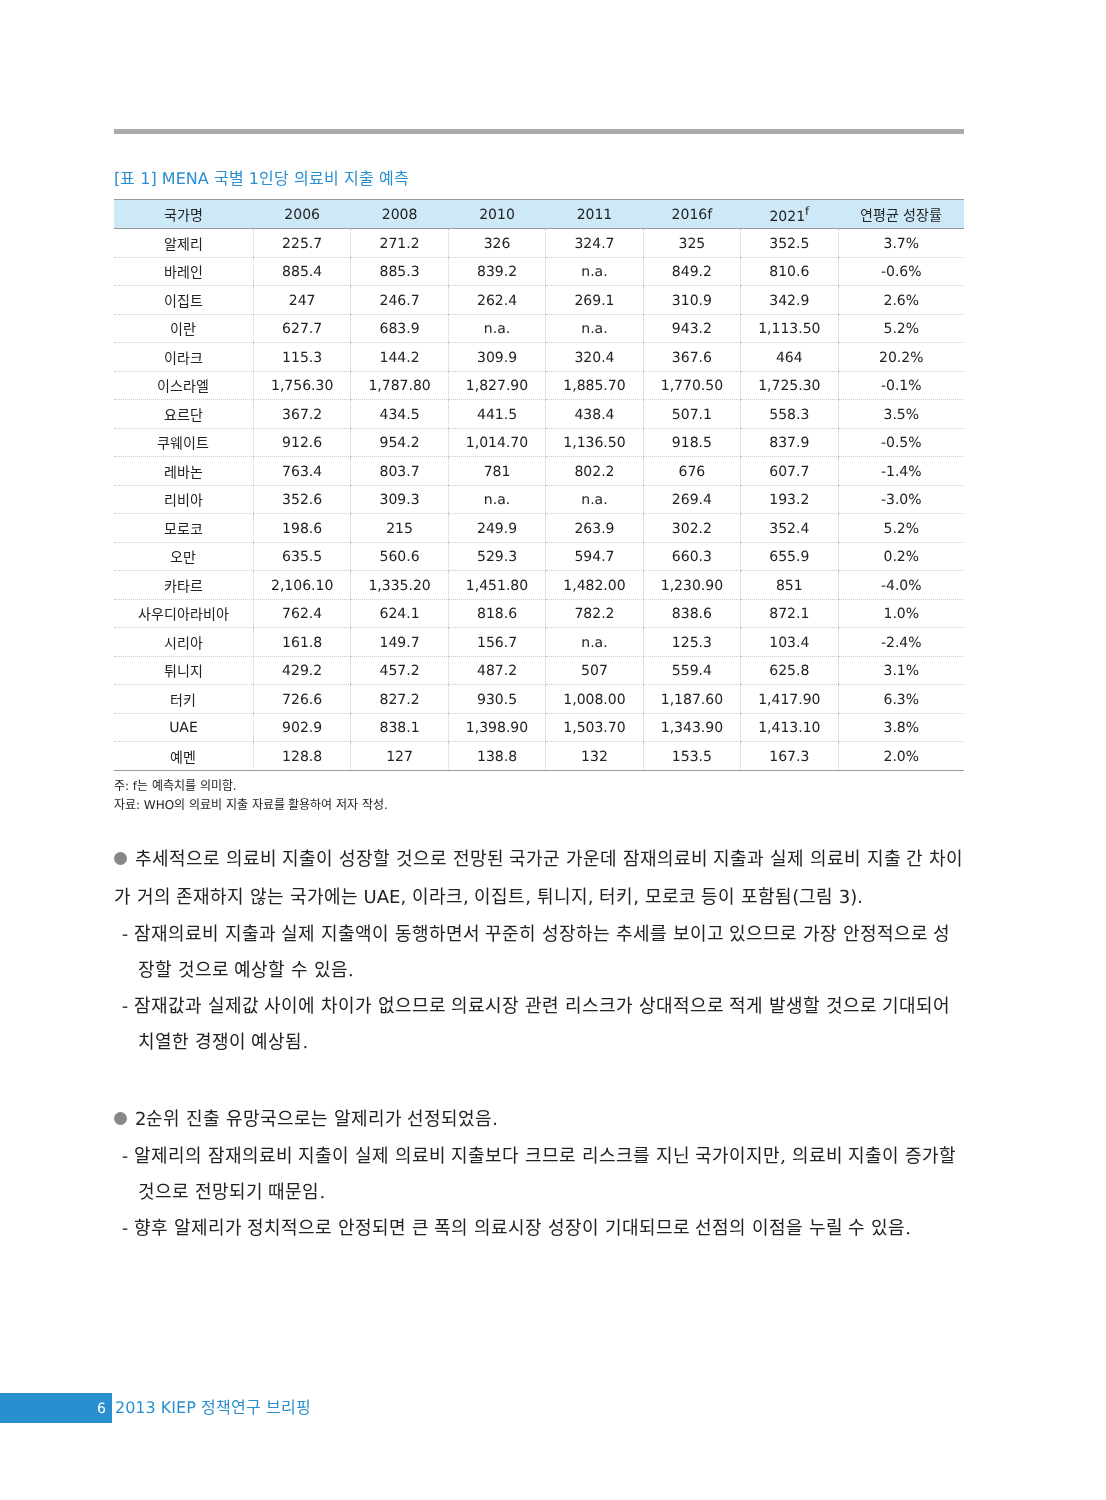[표 1] MENA 국별 1인당 의료비 지출 예측
| 국가명 | 2006 | 2008 | 2010 | 2011 | 2016f | 2021<sup>f</sup> | 연평균 성장률 |
| --- | --- | --- | --- | --- | --- | --- | --- |
| 알제리 | 225.7 | 271.2 | 326 | 324.7 | 325 | 352.5 | 3.7% |
| 바레인 | 885.4 | 885.3 | 839.2 | n.a. | 849.2 | 810.6 | -0.6% |
| 이집트 | 247 | 246.7 | 262.4 | 269.1 | 310.9 | 342.9 | 2.6% |
| 이란 | 627.7 | 683.9 | n.a. | n.a. | 943.2 | 1,113.50 | 5.2% |
| 이라크 | 115.3 | 144.2 | 309.9 | 320.4 | 367.6 | 464 | 20.2% |
| 이스라엘 | 1,756.30 | 1,787.80 | 1,827.90 | 1,885.70 | 1,770.50 | 1,725.30 | -0.1% |
| 요르단 | 367.2 | 434.5 | 441.5 | 438.4 | 507.1 | 558.3 | 3.5% |
| 쿠웨이트 | 912.6 | 954.2 | 1,014.70 | 1,136.50 | 918.5 | 837.9 | -0.5% |
| 레바논 | 763.4 | 803.7 | 781 | 802.2 | 676 | 607.7 | -1.4% |
| 리비아 | 352.6 | 309.3 | n.a. | n.a. | 269.4 | 193.2 | -3.0% |
| 모로코 | 198.6 | 215 | 249.9 | 263.9 | 302.2 | 352.4 | 5.2% |
| 오만 | 635.5 | 560.6 | 529.3 | 594.7 | 660.3 | 655.9 | 0.2% |
| 카타르 | 2,106.10 | 1,335.20 | 1,451.80 | 1,482.00 | 1,230.90 | 851 | -4.0% |
| 사우디아라비아 | 762.4 | 624.1 | 818.6 | 782.2 | 838.6 | 872.1 | 1.0% |
| 시리아 | 161.8 | 149.7 | 156.7 | n.a. | 125.3 | 103.4 | -2.4% |
| 튀니지 | 429.2 | 457.2 | 487.2 | 507 | 559.4 | 625.8 | 3.1% |
| 터키 | 726.6 | 827.2 | 930.5 | 1,008.00 | 1,187.60 | 1,417.90 | 6.3% |
| UAE | 902.9 | 838.1 | 1,398.90 | 1,503.70 | 1,343.90 | 1,413.10 | 3.8% |
| 예멘 | 128.8 | 127 | 138.8 | 132 | 153.5 | 167.3 | 2.0% |
주: f는 예측치를 의미함.
자료: WHO의 의료비 지출 자료를 활용하여 저자 작성.
추세적으로 의료비 지출이 성장할 것으로 전망된 국가군 가운데 잠재의료비 지출과 실제 의료비 지출 간 차이가 거의 존재하지 않는 국가에는 UAE, 이라크, 이집트, 튀니지, 터키, 모로코 등이 포함됨(그림 3).
- 잠재의료비 지출과 실제 지출액이 동행하면서 꾸준히 성장하는 추세를 보이고 있으므로 가장 안정적으로 성장할 것으로 예상할 수 있음.
- 잠재값과 실제값 사이에 차이가 없으므로 의료시장 관련 리스크가 상대적으로 적게 발생할 것으로 기대되어 치열한 경쟁이 예상됨.
2순위 진출 유망국으로는 알제리가 선정되었음.
- 알제리의 잠재의료비 지출이 실제 의료비 지출보다 크므로 리스크를 지닌 국가이지만, 의료비 지출이 증가할 것으로 전망되기 때문임.
- 향후 알제리가 정치적으로 안정되면 큰 폭의 의료시장 성장이 기대되므로 선점의 이점을 누릴 수 있음.
6 2013 KIEP 정책연구 브리핑